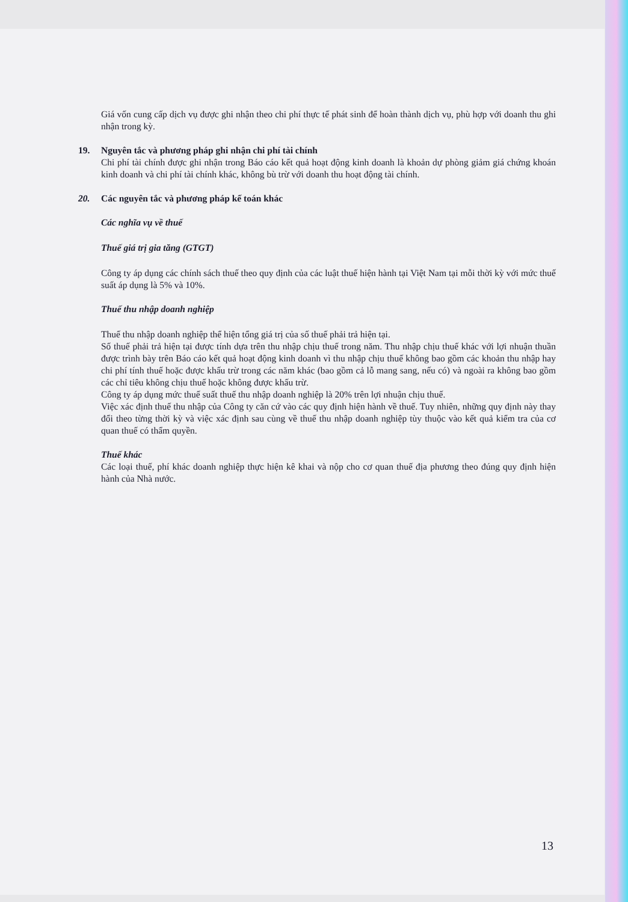Giá vốn cung cấp dịch vụ được ghi nhận theo chi phí thực tế phát sinh để hoàn thành dịch vụ, phù hợp với doanh thu ghi nhận trong kỳ.
19. Nguyên tắc và phương pháp ghi nhận chi phí tài chính
Chi phí tài chính được ghi nhận trong Báo cáo kết quả hoạt động kinh doanh là khoản dự phòng giảm giá chứng khoán kinh doanh và chi phí tài chính khác, không bù trừ với doanh thu hoạt động tài chính.
20. Các nguyên tắc và phương pháp kế toán khác
Các nghĩa vụ về thuế
Thuế giá trị gia tăng (GTGT)
Công ty áp dụng các chính sách thuế theo quy định của các luật thuế hiện hành tại Việt Nam tại mỗi thời kỳ với mức thuế suất áp dụng là 5% và 10%.
Thuế thu nhập doanh nghiệp
Thuế thu nhập doanh nghiệp thể hiện tổng giá trị của số thuế phải trả hiện tại.
Số thuế phải trả hiện tại được tính dựa trên thu nhập chịu thuế trong năm. Thu nhập chịu thuế khác với lợi nhuận thuần được trình bày trên Báo cáo kết quả hoạt động kinh doanh vì thu nhập chịu thuế không bao gồm các khoản thu nhập hay chi phí tính thuế hoặc được khấu trừ trong các năm khác (bao gồm cả lỗ mang sang, nếu có) và ngoài ra không bao gồm các chỉ tiêu không chịu thuế hoặc không được khấu trừ.
Công ty áp dụng mức thuế suất thuế thu nhập doanh nghiệp là 20% trên lợi nhuận chịu thuế.
Việc xác định thuế thu nhập của Công ty căn cứ vào các quy định hiện hành về thuế. Tuy nhiên, những quy định này thay đổi theo từng thời kỳ và việc xác định sau cùng về thuế thu nhập doanh nghiệp tùy thuộc vào kết quả kiểm tra của cơ quan thuế có thẩm quyền.
Thuế khác
Các loại thuế, phí khác doanh nghiệp thực hiện kê khai và nộp cho cơ quan thuế địa phương theo đúng quy định hiện hành của Nhà nước.
13